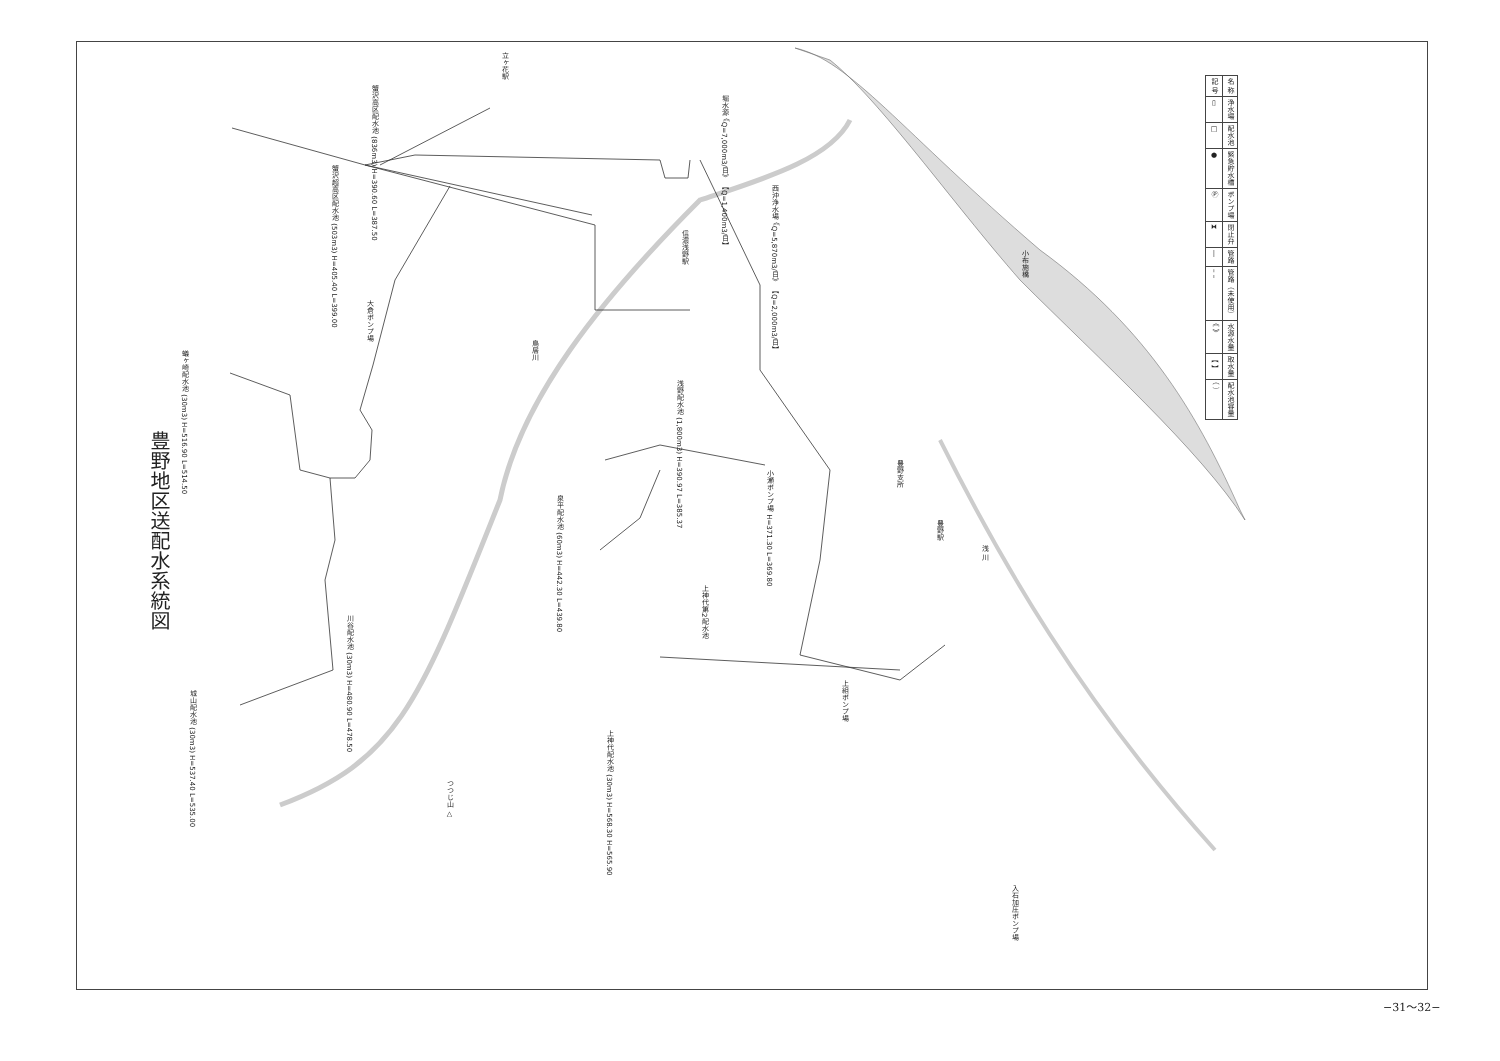豊野地区送配水系統図
立ヶ花駅
蟹沢高区配水池 (836m3) H=390.60 L=387.50
蟹沢超高区配水池 (503m3) H=405.40 L=399.00
堀水源 《Q=7,000m3/日》 【Q=1,400m3/日】
西沖浄水場 《Q=5,870m3/日》 【Q=2,000m3/日】
大倉ポンプ場
蟻ヶ崎配水池 (30m3) H=516.90 L=514.50
浅野配水池 (1,800m3) H=390.97 L=385.37
泉平配水池 (60m3) H=442.30 L=439.80
小瀬ポンプ場 H=371.30 L=369.80
川谷配水池 (30m3) H=480.90 L=478.50
城山配水池 (30m3) H=537.40 L=535.00
上神代第2配水池
上神代配水池 (30m3) H=568.30 H=565.90
上組ポンプ場
入石加圧ポンプ場
鳥居川
小布施橋
豊野駅
豊野支所
つつじ山 △
浅 川
信濃浅野駅
| 名 称 | 浄水場 | 配水池 | 緊急貯水槽 | ポンプ場 | 閉止弁 | 管路 | 管路（未使用） | 水源水量 | 取水量 | 配水池容量 |
| 記 号 | ▯ | □ | ● | Ⓟ | ⧗ | ― | – – | 《 》 | 【 】 | （ ） |
−31〜32−